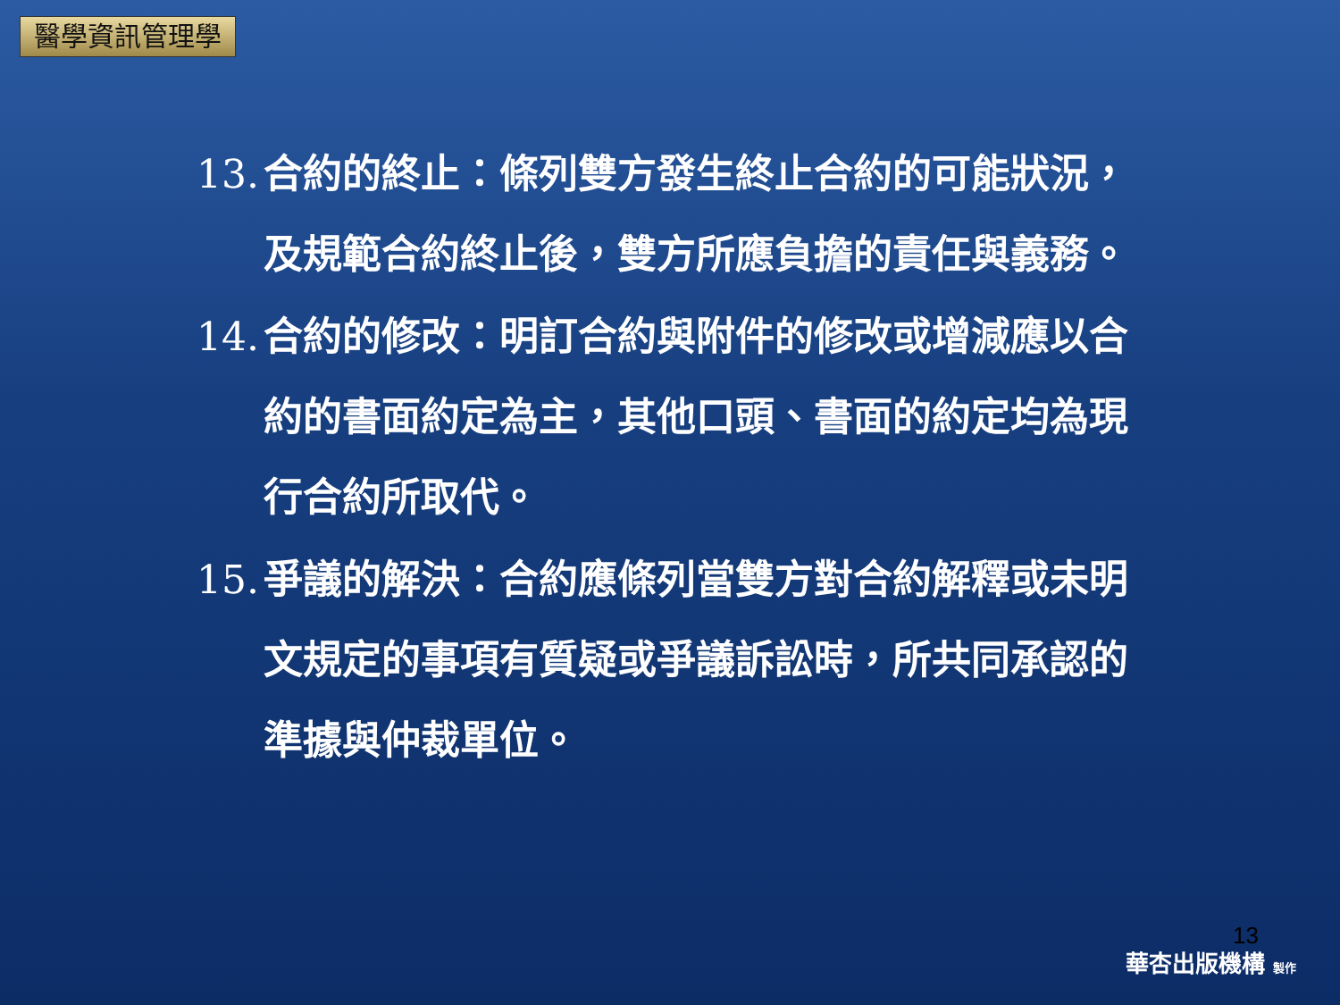醫學資訊管理學
13.
合約的終止：條列雙方發生終止合約的可能狀況，及規範合約終止後，雙方所應負擔的責任與義務。
14.
合約的修改：明訂合約與附件的修改或增減應以合約的書面約定為主，其他口頭、書面的約定均為現行合約所取代。
15.
爭議的解決：合約應條列當雙方對合約解釋或未明文規定的事項有質疑或爭議訴訟時，所共同承認的準據與仲裁單位。
13
華杏出版機構 製作